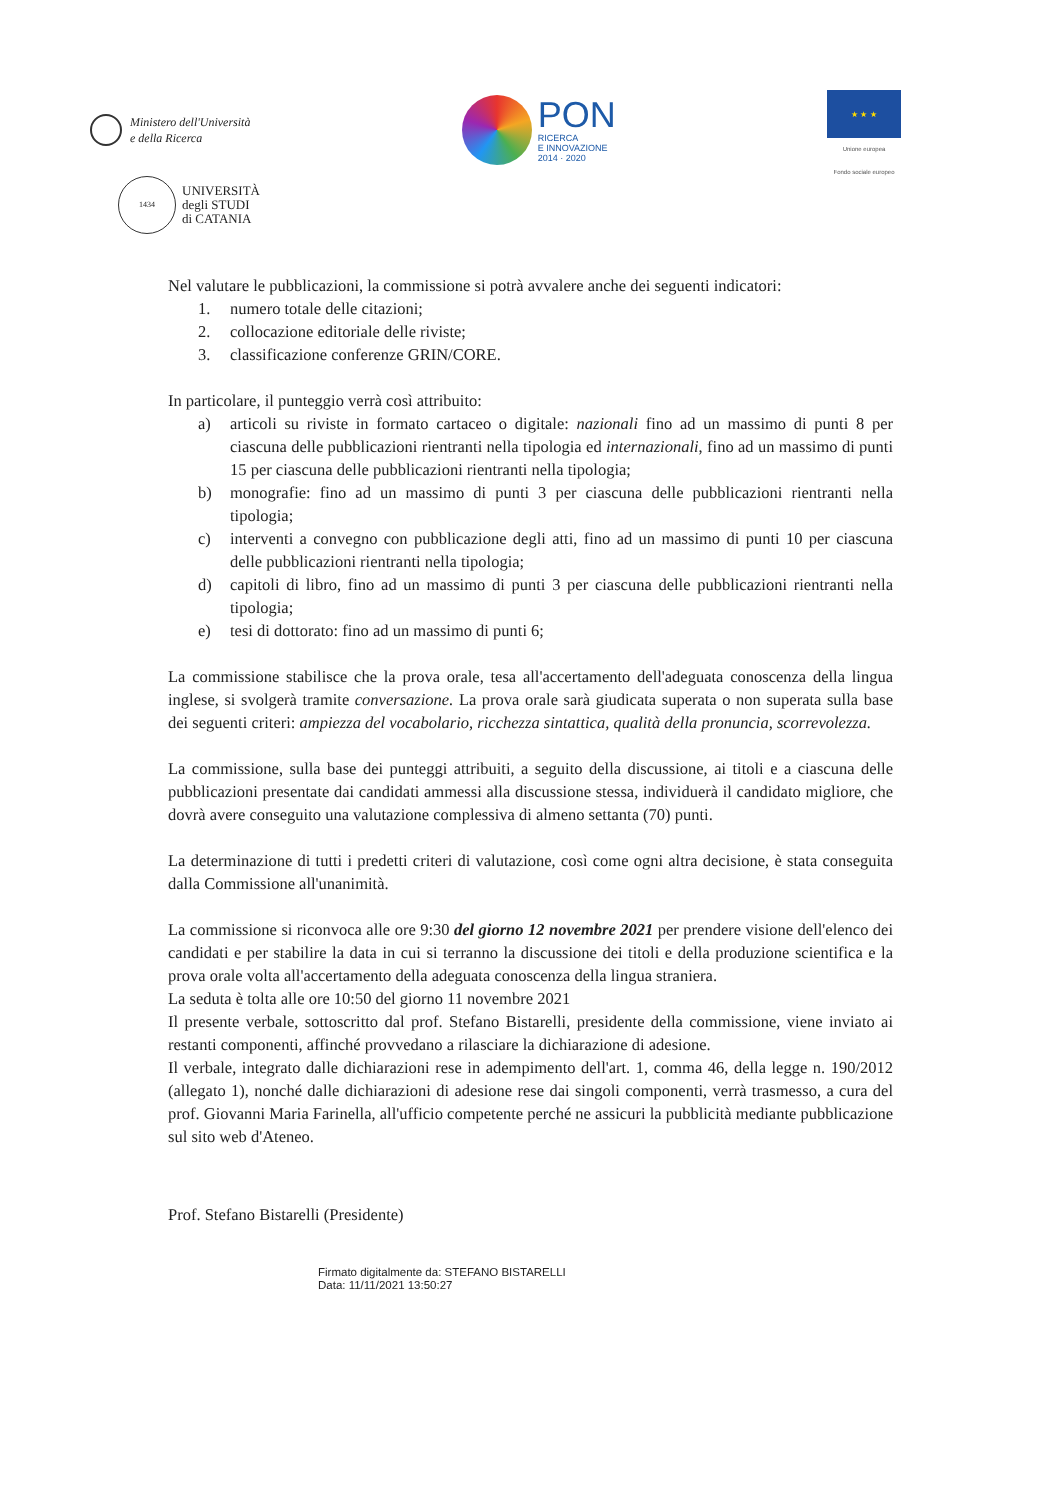Ministero dell'Università
e della Ricerca
PON
RICERCA
E INNOVAZIONE
2014 · 2020
★ ★ ★
Unione europea
Fondo sociale europeo
1434
UNIVERSITÀ
degli STUDI
di CATANIA
Nel valutare le pubblicazioni, la commissione si potrà avvalere anche dei seguenti indicatori:
1. numero totale delle citazioni;
2. collocazione editoriale delle riviste;
3. classificazione conferenze GRIN/CORE.
In particolare, il punteggio verrà così attribuito:
a) articoli su riviste in formato cartaceo o digitale: nazionali fino ad un massimo di punti 8 per ciascuna delle pubblicazioni rientranti nella tipologia ed internazionali, fino ad un massimo di punti 15 per ciascuna delle pubblicazioni rientranti nella tipologia;
b) monografie: fino ad un massimo di punti 3 per ciascuna delle pubblicazioni rientranti nella tipologia;
c) interventi a convegno con pubblicazione degli atti, fino ad un massimo di punti 10 per ciascuna delle pubblicazioni rientranti nella tipologia;
d) capitoli di libro, fino ad un massimo di punti 3 per ciascuna delle pubblicazioni rientranti nella tipologia;
e) tesi di dottorato: fino ad un massimo di punti 6;
La commissione stabilisce che la prova orale, tesa all'accertamento dell'adeguata conoscenza della lingua inglese, si svolgerà tramite conversazione. La prova orale sarà giudicata superata o non superata sulla base dei seguenti criteri: ampiezza del vocabolario, ricchezza sintattica, qualità della pronuncia, scorrevolezza.
La commissione, sulla base dei punteggi attribuiti, a seguito della discussione, ai titoli e a ciascuna delle pubblicazioni presentate dai candidati ammessi alla discussione stessa, individuerà il candidato migliore, che dovrà avere conseguito una valutazione complessiva di almeno settanta (70) punti.
La determinazione di tutti i predetti criteri di valutazione, così come ogni altra decisione, è stata conseguita dalla Commissione all'unanimità.
La commissione si riconvoca alle ore 9:30 del giorno 12 novembre 2021 per prendere visione dell'elenco dei candidati e per stabilire la data in cui si terranno la discussione dei titoli e della produzione scientifica e la prova orale volta all'accertamento della adeguata conoscenza della lingua straniera.
La seduta è tolta alle ore 10:50 del giorno 11 novembre 2021
Il presente verbale, sottoscritto dal prof. Stefano Bistarelli, presidente della commissione, viene inviato ai restanti componenti, affinché provvedano a rilasciare la dichiarazione di adesione.
Il verbale, integrato dalle dichiarazioni rese in adempimento dell'art. 1, comma 46, della legge n. 190/2012 (allegato 1), nonché dalle dichiarazioni di adesione rese dai singoli componenti, verrà trasmesso, a cura del prof. Giovanni Maria Farinella, all'ufficio competente perché ne assicuri la pubblicità mediante pubblicazione sul sito web d'Ateneo.
Prof. Stefano Bistarelli (Presidente)
Firmato digitalmente da: STEFANO BISTARELLI
Data: 11/11/2021 13:50:27